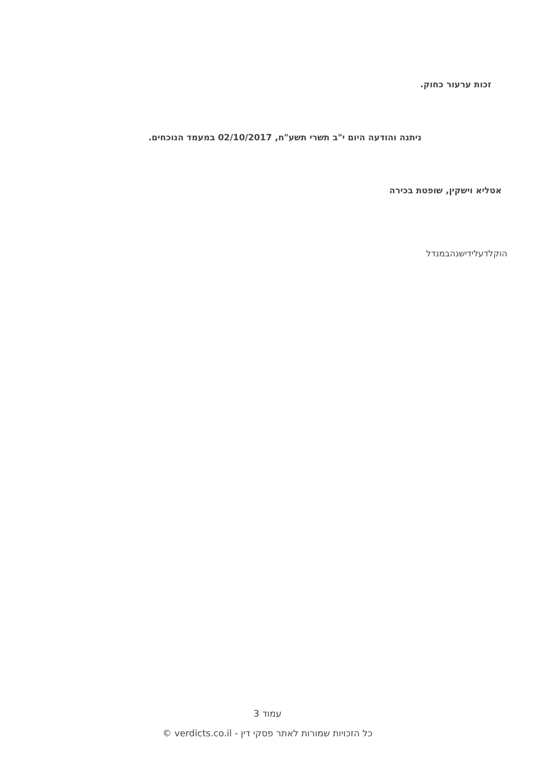זכות ערעור כחוק.
ניתנה והודעה היום י"ב תשרי תשע"ח, 02/10/2017 במעמד הנוכחים.
אטליא וישקין, שופטת בכירה
הוקלדעלידישנהבמנדל
עמוד 3
כל הזכויות שמורות לאתר פסקי דין - verdicts.co.il ©